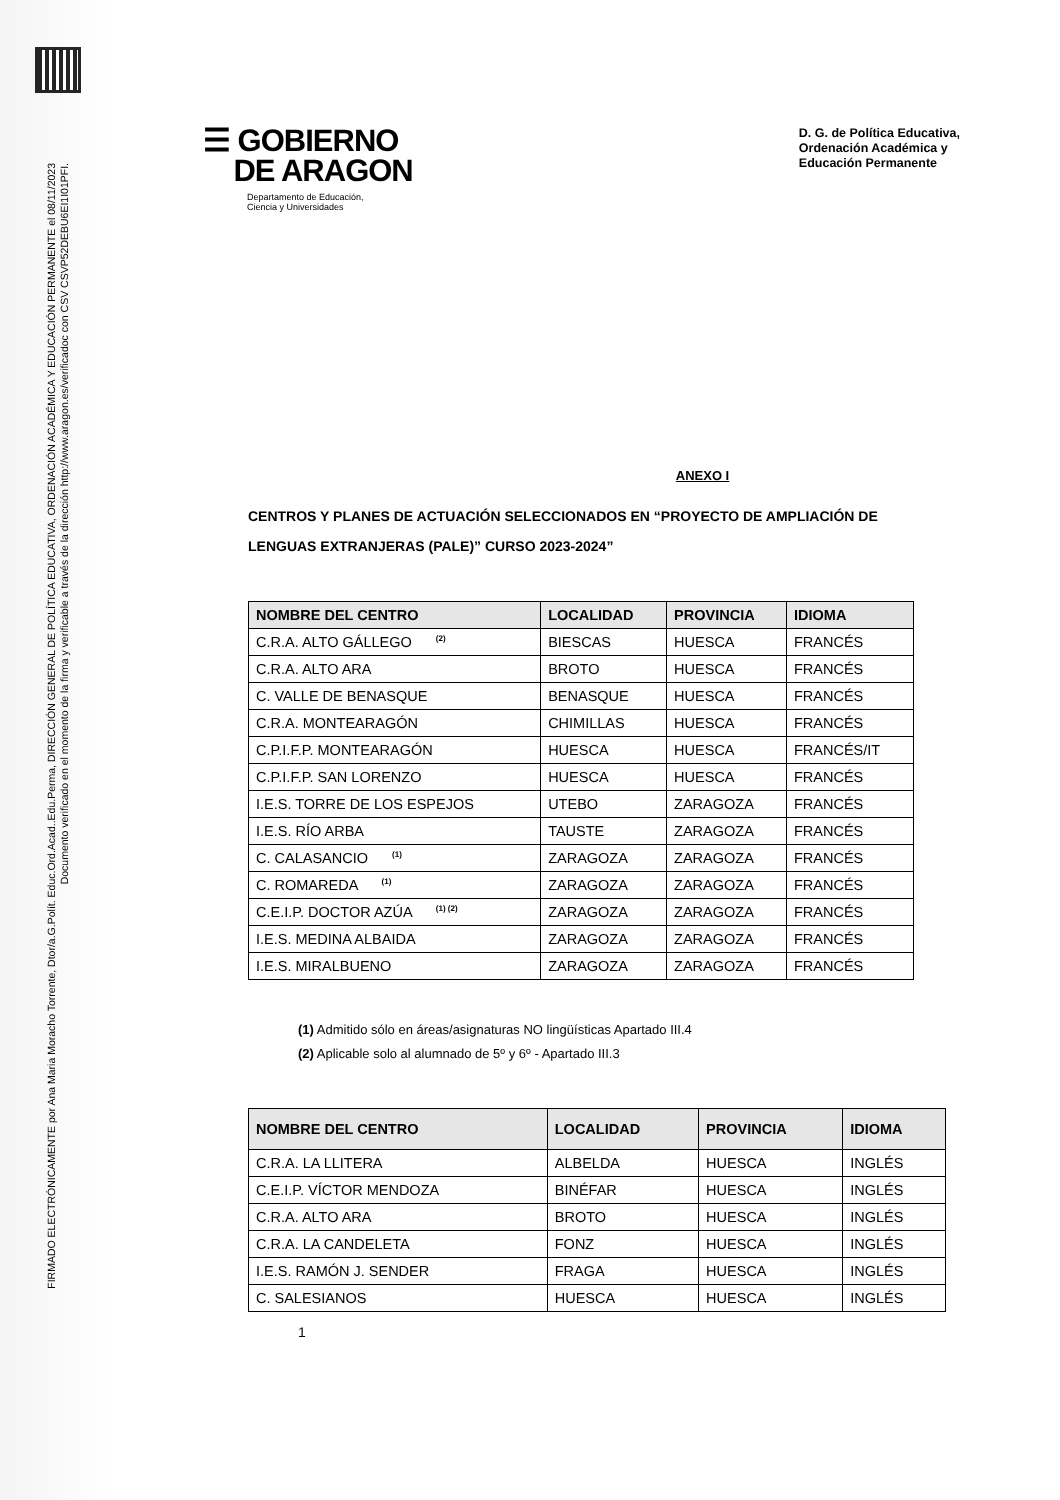FIRMADO ELECTRÓNICAMENTE por Ana Maria Moracho Torrente, Dtor/a.G.Polít. Educ.Ord.Acad..Edu.Perma, DIRECCIÓN GENERAL DE POLÍTICA EDUCATIVA, ORDENACIÓN ACADÉMICA Y EDUCACIÓN PERMANENTE el 08/11/2023
Documento verificado en el momento de la firma y verificable a través de la dirección http://www.aragon.es/verificadoc con CSV CSVP52DEBU6EI1I01PFI.
☰ GOBIERNO
DE ARAGON
Departamento de Educación,
Ciencia y Universidades
D. G. de Política Educativa,
Ordenación Académica y
Educación Permanente
ANEXO I
CENTROS Y PLANES DE ACTUACIÓN SELECCIONADOS EN “PROYECTO DE AMPLIACIÓN DE LENGUAS EXTRANJERAS (PALE)” CURSO 2023-2024”
| NOMBRE DEL CENTRO | LOCALIDAD | PROVINCIA | IDIOMA |
| --- | --- | --- | --- |
| C.R.A. ALTO GÁLLEGO <sup>(2)</sup> | BIESCAS | HUESCA | FRANCÉS |
| C.R.A. ALTO ARA | BROTO | HUESCA | FRANCÉS |
| C. VALLE DE BENASQUE | BENASQUE | HUESCA | FRANCÉS |
| C.R.A. MONTEARAGÓN | CHIMILLAS | HUESCA | FRANCÉS |
| C.P.I.F.P. MONTEARAGÓN | HUESCA | HUESCA | FRANCÉS/IT |
| C.P.I.F.P. SAN LORENZO | HUESCA | HUESCA | FRANCÉS |
| I.E.S. TORRE DE LOS ESPEJOS | UTEBO | ZARAGOZA | FRANCÉS |
| I.E.S. RÍO ARBA | TAUSTE | ZARAGOZA | FRANCÉS |
| C. CALASANCIO <sup>(1)</sup> | ZARAGOZA | ZARAGOZA | FRANCÉS |
| C. ROMAREDA <sup>(1)</sup> | ZARAGOZA | ZARAGOZA | FRANCÉS |
| C.E.I.P. DOCTOR AZÚA <sup>(1) (2)</sup> | ZARAGOZA | ZARAGOZA | FRANCÉS |
| I.E.S. MEDINA ALBAIDA | ZARAGOZA | ZARAGOZA | FRANCÉS |
| I.E.S. MIRALBUENO | ZARAGOZA | ZARAGOZA | FRANCÉS |
(1) Admitido sólo en áreas/asignaturas NO lingüísticas Apartado III.4
(2) Aplicable solo al alumnado de 5º y 6º - Apartado III.3
| NOMBRE DEL CENTRO | LOCALIDAD | PROVINCIA | IDIOMA |
| --- | --- | --- | --- |
| C.R.A. LA LLITERA | ALBELDA | HUESCA | INGLÉS |
| C.E.I.P. VÍCTOR MENDOZA | BINÉFAR | HUESCA | INGLÉS |
| C.R.A. ALTO ARA | BROTO | HUESCA | INGLÉS |
| C.R.A. LA CANDELETA | FONZ | HUESCA | INGLÉS |
| I.E.S. RAMÓN J. SENDER | FRAGA | HUESCA | INGLÉS |
| C. SALESIANOS | HUESCA | HUESCA | INGLÉS |
1